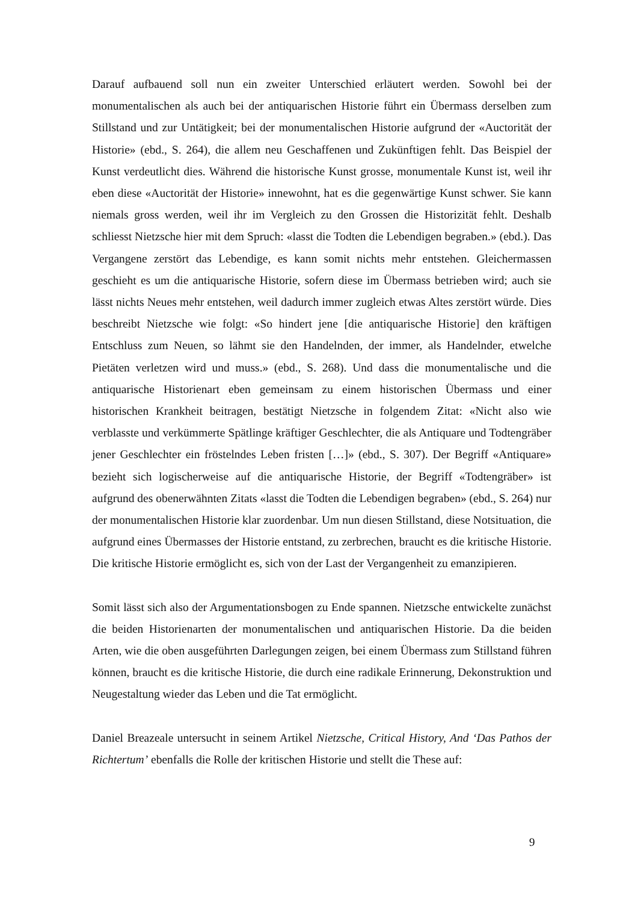Darauf aufbauend soll nun ein zweiter Unterschied erläutert werden. Sowohl bei der monumentalischen als auch bei der antiquarischen Historie führt ein Übermass derselben zum Stillstand und zur Untätigkeit; bei der monumentalischen Historie aufgrund der «Auctorität der Historie» (ebd., S. 264), die allem neu Geschaffenen und Zukünftigen fehlt. Das Beispiel der Kunst verdeutlicht dies. Während die historische Kunst grosse, monumentale Kunst ist, weil ihr eben diese «Auctorität der Historie» innewohnt, hat es die gegenwärtige Kunst schwer. Sie kann niemals gross werden, weil ihr im Vergleich zu den Grossen die Historizität fehlt. Deshalb schliesst Nietzsche hier mit dem Spruch: «lasst die Todten die Lebendigen begraben.» (ebd.). Das Vergangene zerstört das Lebendige, es kann somit nichts mehr entstehen. Gleichermassen geschieht es um die antiquarische Historie, sofern diese im Übermass betrieben wird; auch sie lässt nichts Neues mehr entstehen, weil dadurch immer zugleich etwas Altes zerstört würde. Dies beschreibt Nietzsche wie folgt: «So hindert jene [die antiquarische Historie] den kräftigen Entschluss zum Neuen, so lähmt sie den Handelnden, der immer, als Handelnder, etwelche Pietäten verletzen wird und muss.» (ebd., S. 268). Und dass die monumentalische und die antiquarische Historienart eben gemeinsam zu einem historischen Übermass und einer historischen Krankheit beitragen, bestätigt Nietzsche in folgendem Zitat: «Nicht also wie verblasste und verkümmerte Spätlinge kräftiger Geschlechter, die als Antiquare und Todtengräber jener Geschlechter ein fröstelndes Leben fristen […]» (ebd., S. 307). Der Begriff «Antiquare» bezieht sich logischerweise auf die antiquarische Historie, der Begriff «Todtengräber» ist aufgrund des obenerwähnten Zitats «lasst die Todten die Lebendigen begraben» (ebd., S. 264) nur der monumentalischen Historie klar zuordenbar. Um nun diesen Stillstand, diese Notsituation, die aufgrund eines Übermasses der Historie entstand, zu zerbrechen, braucht es die kritische Historie. Die kritische Historie ermöglicht es, sich von der Last der Vergangenheit zu emanzipieren.
Somit lässt sich also der Argumentationsbogen zu Ende spannen. Nietzsche entwickelte zunächst die beiden Historienarten der monumentalischen und antiquarischen Historie. Da die beiden Arten, wie die oben ausgeführten Darlegungen zeigen, bei einem Übermass zum Stillstand führen können, braucht es die kritische Historie, die durch eine radikale Erinnerung, Dekonstruktion und Neugestaltung wieder das Leben und die Tat ermöglicht.
Daniel Breazeale untersucht in seinem Artikel Nietzsche, Critical History, And ‘Das Pathos der Richtertum’ ebenfalls die Rolle der kritischen Historie und stellt die These auf:
9